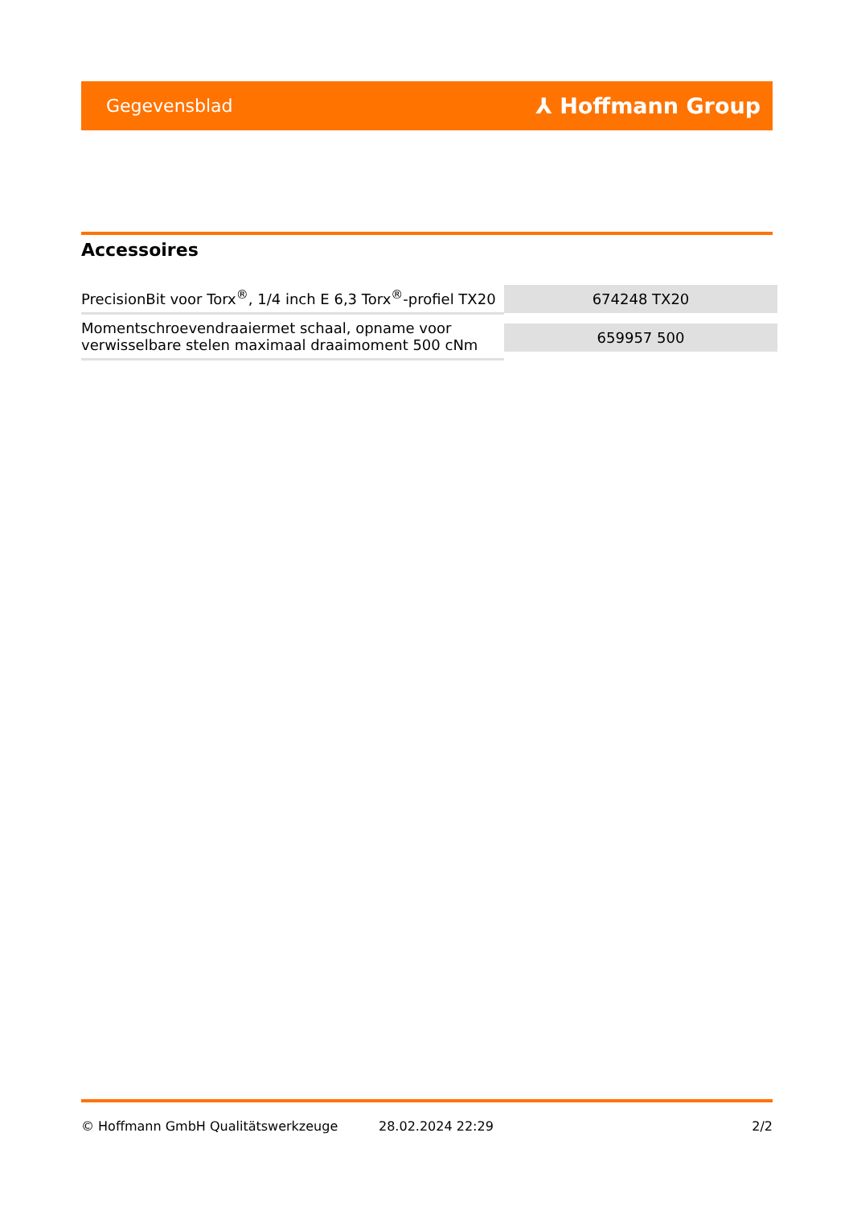Gegevensblad ⅄ Hoffmann Group
Accessoires
| PrecisionBit voor Torx<sup>®</sup>, 1/4 inch E 6,3 Torx<sup>®</sup>-profiel TX20 | 674248 TX20 |
| Momentschroevendraaiermet schaal, opname voor verwisselbare stelen maximaal draaimoment 500 cNm | 659957 500 |
© Hoffmann GmbH Qualitätswerkzeuge 28.02.2024 22:29 2/2